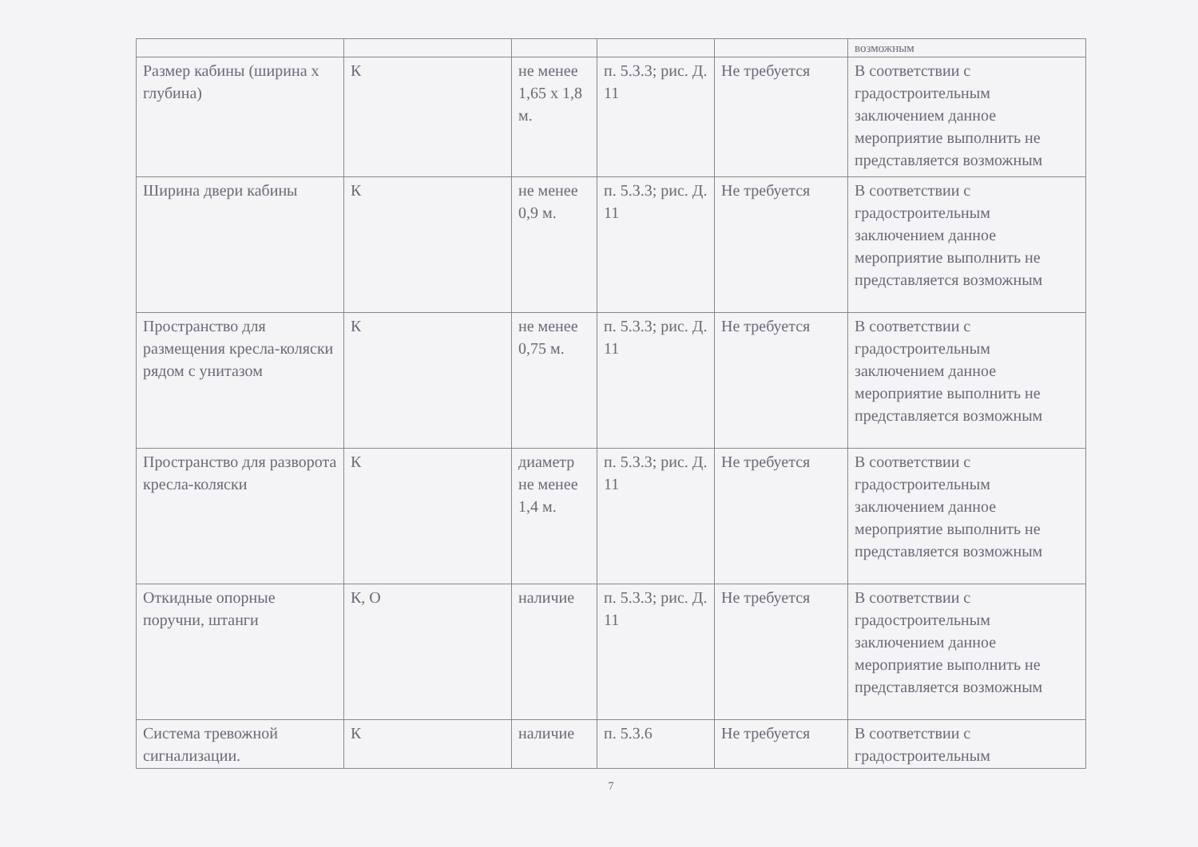| | | | | | возможным |
| Размер кабины (ширина х глубина) | К | не менее 1,65 х 1,8 м. | п. 5.3.3; рис. Д. 11 | Не требуется | В соответствии с градостроительным заключением данное мероприятие выполнить не представляется возможным |
| Ширина двери кабины | К | не менее 0,9 м. | п. 5.3.3; рис. Д. 11 | Не требуется | В соответствии с градостроительным заключением данное мероприятие выполнить не представляется возможным |
| Пространство для размещения кресла-коляски рядом с унитазом | К | не менее 0,75 м. | п. 5.3.3; рис. Д. 11 | Не требуется | В соответствии с градостроительным заключением данное мероприятие выполнить не представляется возможным |
| Пространство для разворота кресла-коляски | К | диаметр не менее 1,4 м. | п. 5.3.3; рис. Д. 11 | Не требуется | В соответствии с градостроительным заключением данное мероприятие выполнить не представляется возможным |
| Откидные опорные поручни, штанги | К, О | наличие | п. 5.3.3; рис. Д. 11 | Не требуется | В соответствии с градостроительным заключением данное мероприятие выполнить не представляется возможным |
| Система тревожной сигнализации. | К | наличие | п. 5.3.6 | Не требуется | В соответствии с градостроительным |
7